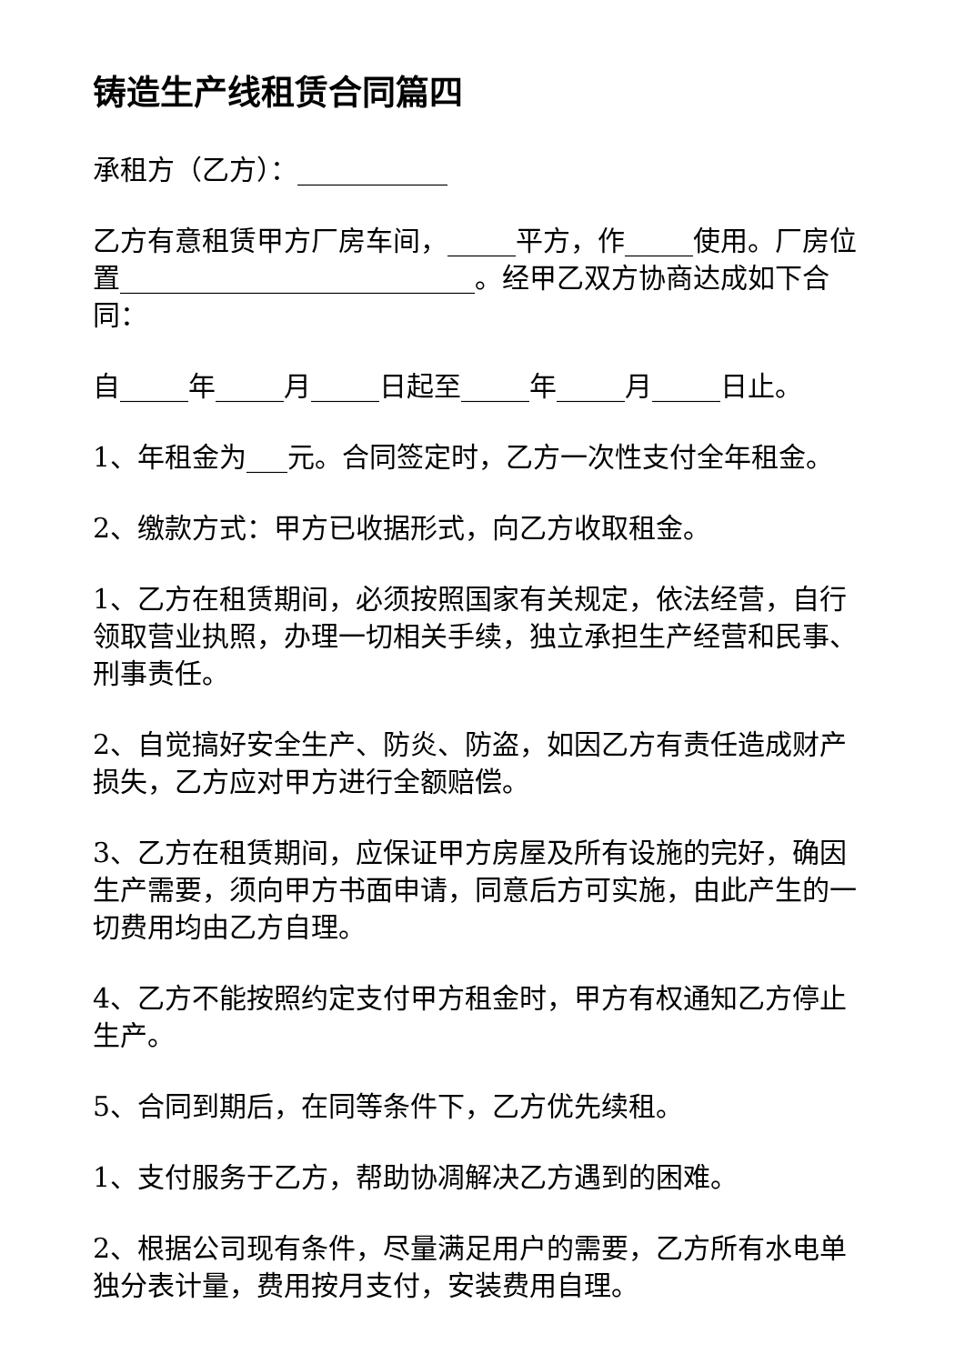铸造生产线租赁合同篇四
承租方（乙方）：___________
乙方有意租赁甲方厂房车间，_____平方，作_____使用。厂房位置__________________________。经甲乙双方协商达成如下合同：
自_____年_____月_____日起至_____年_____月_____日止。
1、年租金为___元。合同签定时，乙方一次性支付全年租金。
2、缴款方式：甲方已收据形式，向乙方收取租金。
1、乙方在租赁期间，必须按照国家有关规定，依法经营，自行领取营业执照，办理一切相关手续，独立承担生产经营和民事、刑事责任。
2、自觉搞好安全生产、防炎、防盗，如因乙方有责任造成财产损失，乙方应对甲方进行全额赔偿。
3、乙方在租赁期间，应保证甲方房屋及所有设施的完好，确因生产需要，须向甲方书面申请，同意后方可实施，由此产生的一切费用均由乙方自理。
4、乙方不能按照约定支付甲方租金时，甲方有权通知乙方停止生产。
5、合同到期后，在同等条件下，乙方优先续租。
1、支付服务于乙方，帮助协凋解决乙方遇到的困难。
2、根据公司现有条件，尽量满足用户的需要，乙方所有水电单独分表计量，费用按月支付，安装费用自理。